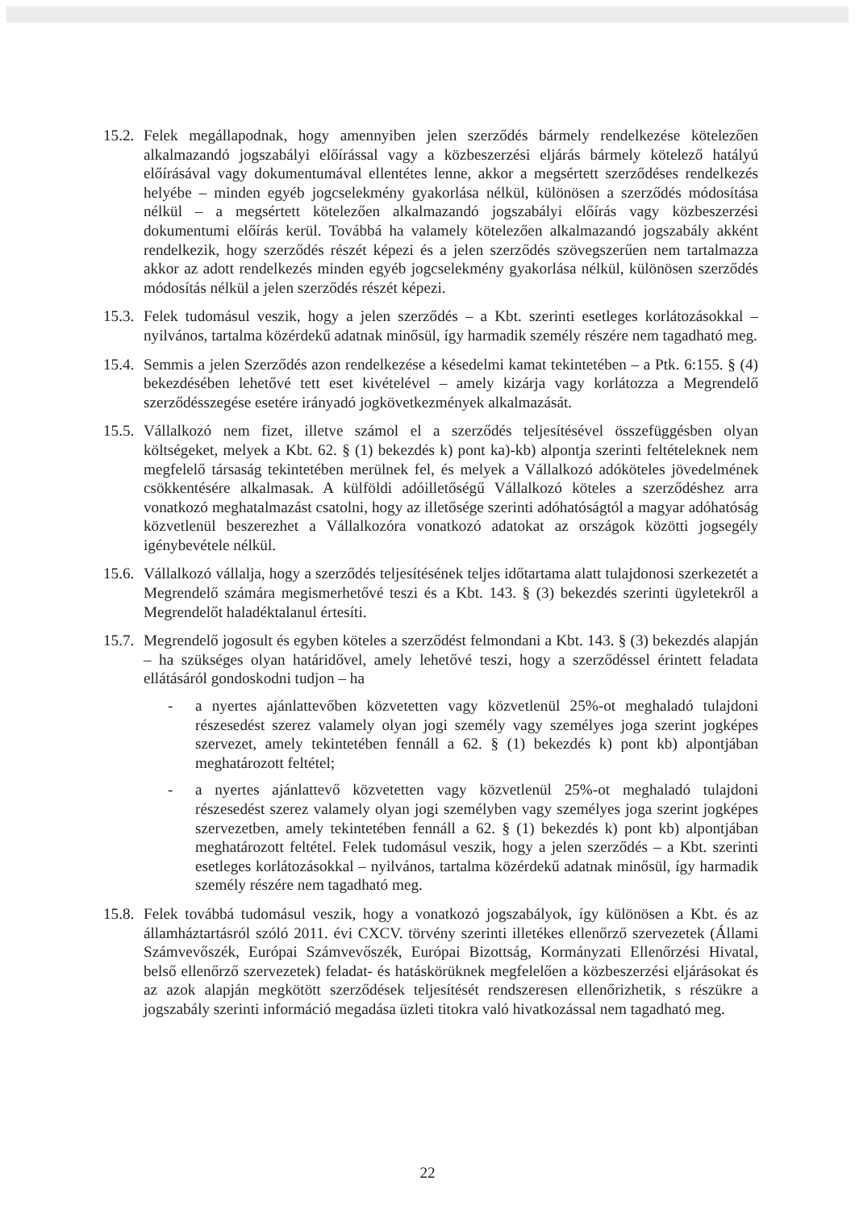15.2.
Felek megállapodnak, hogy amennyiben jelen szerződés bármely rendelkezése kötelezően alkalmazandó jogszabályi előírással vagy a közbeszerzési eljárás bármely kötelező hatályú előírásával vagy dokumentumával ellentétes lenne, akkor a megsértett szerződéses rendelkezés helyébe – minden egyéb jogcselekmény gyakorlása nélkül, különösen a szerződés módosítása nélkül – a megsértett kötelezően alkalmazandó jogszabályi előírás vagy közbeszerzési dokumentumi előírás kerül. Továbbá ha valamely kötelezően alkalmazandó jogszabály akként rendelkezik, hogy szerződés részét képezi és a jelen szerződés szövegszerűen nem tartalmazza akkor az adott rendelkezés minden egyéb jogcselekmény gyakorlása nélkül, különösen szerződés módosítás nélkül a jelen szerződés részét képezi.
15.3.
Felek tudomásul veszik, hogy a jelen szerződés – a Kbt. szerinti esetleges korlátozásokkal – nyilvános, tartalma közérdekű adatnak minősül, így harmadik személy részére nem tagadható meg.
15.4.
Semmis a jelen Szerződés azon rendelkezése a késedelmi kamat tekintetében – a Ptk. 6:155. § (4) bekezdésében lehetővé tett eset kivételével – amely kizárja vagy korlátozza a Megrendelő szerződésszegése esetére irányadó jogkövetkezmények alkalmazását.
15.5.
Vállalkozó nem fizet, illetve számol el a szerződés teljesítésével összefüggésben olyan költségeket, melyek a Kbt. 62. § (1) bekezdés k) pont ka)-kb) alpontja szerinti feltételeknek nem megfelelő társaság tekintetében merülnek fel, és melyek a Vállalkozó adóköteles jövedelmének csökkentésére alkalmasak. A külföldi adóilletőségű Vállalkozó köteles a szerződéshez arra vonatkozó meghatalmazást csatolni, hogy az illetősége szerinti adóhatóságtól a magyar adóhatóság közvetlenül beszerezhet a Vállalkozóra vonatkozó adatokat az országok közötti jogsegély igénybevétele nélkül.
15.6.
Vállalkozó vállalja, hogy a szerződés teljesítésének teljes időtartama alatt tulajdonosi szerkezetét a Megrendelő számára megismerhetővé teszi és a Kbt. 143. § (3) bekezdés szerinti ügyletekről a Megrendelőt haladéktalanul értesíti.
15.7.
Megrendelő jogosult és egyben köteles a szerződést felmondani a Kbt. 143. § (3) bekezdés alapján – ha szükséges olyan határidővel, amely lehetővé teszi, hogy a szerződéssel érintett feladata ellátásáról gondoskodni tudjon – ha
- a nyertes ajánlattevőben közvetetten vagy közvetlenül 25%-ot meghaladó tulajdoni részesedést szerez valamely olyan jogi személy vagy személyes joga szerint jogképes szervezet, amely tekintetében fennáll a 62. § (1) bekezdés k) pont kb) alpontjában meghatározott feltétel;
- a nyertes ajánlattevő közvetetten vagy közvetlenül 25%-ot meghaladó tulajdoni részesedést szerez valamely olyan jogi személyben vagy személyes joga szerint jogképes szervezetben, amely tekintetében fennáll a 62. § (1) bekezdés k) pont kb) alpontjában meghatározott feltétel. Felek tudomásul veszik, hogy a jelen szerződés – a Kbt. szerinti esetleges korlátozásokkal – nyilvános, tartalma közérdekű adatnak minősül, így harmadik személy részére nem tagadható meg.
15.8.
Felek továbbá tudomásul veszik, hogy a vonatkozó jogszabályok, így különösen a Kbt. és az államháztartásról szóló 2011. évi CXCV. törvény szerinti illetékes ellenőrző szervezetek (Állami Számvevőszék, Európai Számvevőszék, Európai Bizottság, Kormányzati Ellenőrzési Hivatal, belső ellenőrző szervezetek) feladat- és hatáskörüknek megfelelően a közbeszerzési eljárásokat és az azok alapján megkötött szerződések teljesítését rendszeresen ellenőrizhetik, s részükre a jogszabály szerinti információ megadása üzleti titokra való hivatkozással nem tagadható meg.
22